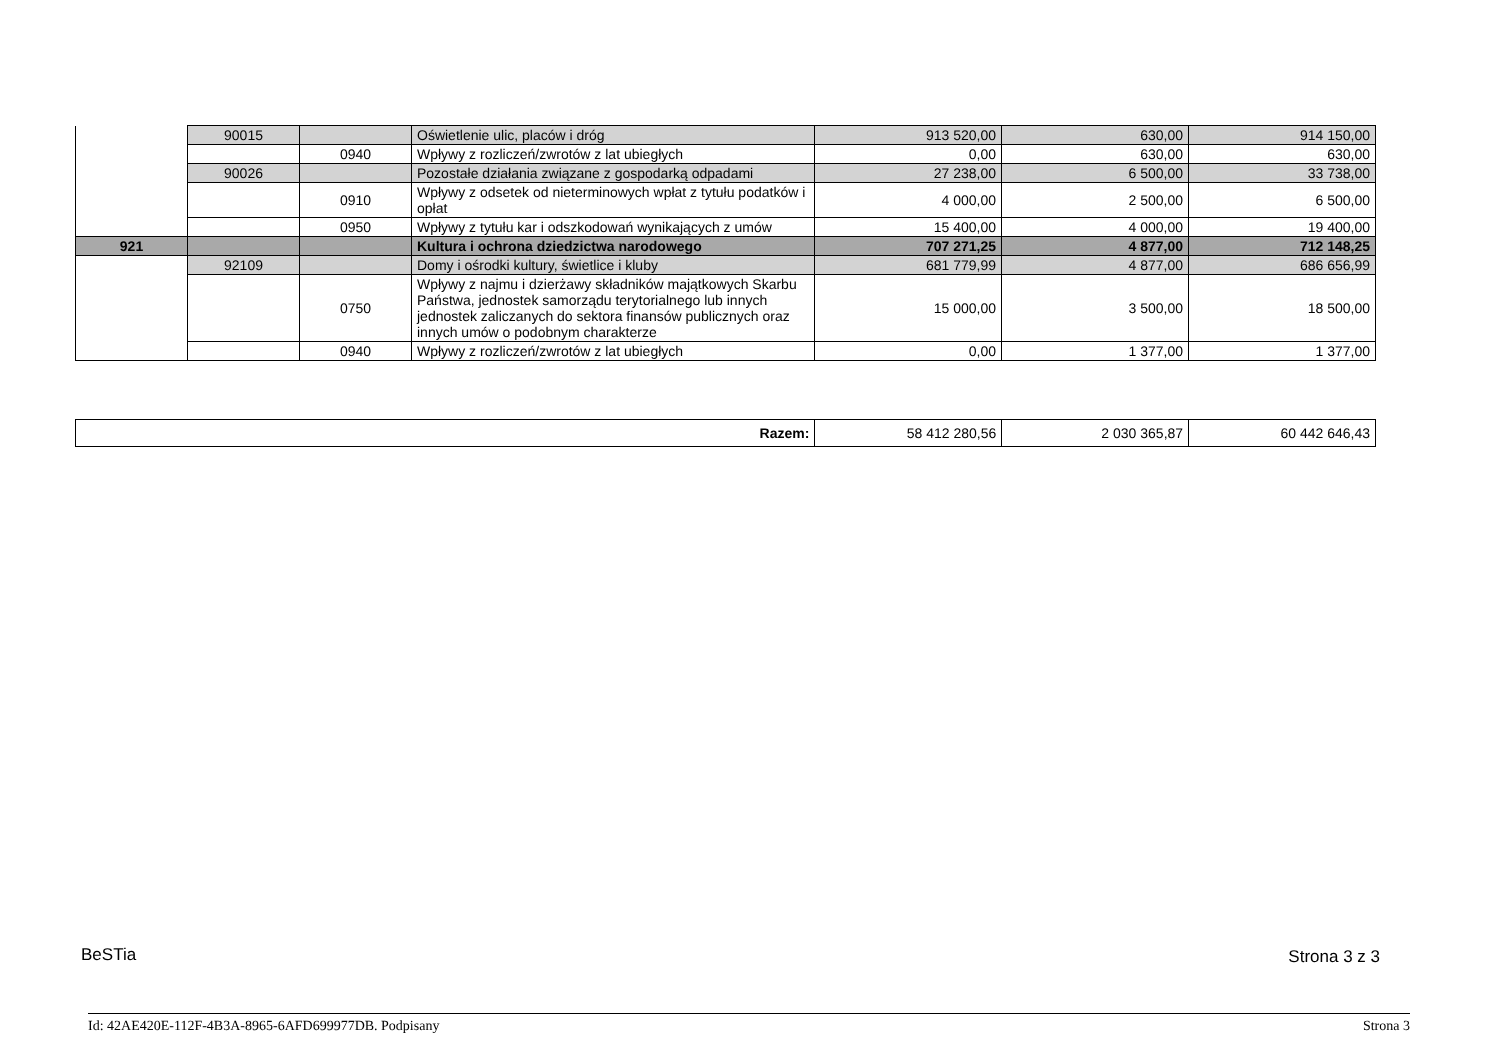| | 90015 | | Oświetlenie ulic, placów i dróg | 913 520,00 | 630,00 | 914 150,00 |
| | | 0940 | Wpływy z rozliczeń/zwrotów z lat ubiegłych | 0,00 | 630,00 | 630,00 |
| | 90026 | | Pozostałe działania związane z gospodarką odpadami | 27 238,00 | 6 500,00 | 33 738,00 |
| | | 0910 | Wpływy z odsetek od nieterminowych wpłat z tytułu podatków i opłat | 4 000,00 | 2 500,00 | 6 500,00 |
| | | 0950 | Wpływy z tytułu kar i odszkodowań wynikających z umów | 15 400,00 | 4 000,00 | 19 400,00 |
| 921 | | | Kultura i ochrona dziedzictwa narodowego | 707 271,25 | 4 877,00 | 712 148,25 |
| | 92109 | | Domy i ośrodki kultury, świetlice i kluby | 681 779,99 | 4 877,00 | 686 656,99 |
| | | 0750 | Wpływy z najmu i dzierżawy składników majątkowych Skarbu Państwa, jednostek samorządu terytorialnego lub innych jednostek zaliczanych do sektora finansów publicznych oraz innych umów o podobnym charakterze | 15 000,00 | 3 500,00 | 18 500,00 |
| | | 0940 | Wpływy z rozliczeń/zwrotów z lat ubiegłych | 0,00 | 1 377,00 | 1 377,00 |
| Razem: | 58 412 280,56 | 2 030 365,87 | 60 442 646,43 |
BeSTia Strona 3 z 3
Id: 42AE420E-112F-4B3A-8965-6AFD699977DB. Podpisany Strona 3